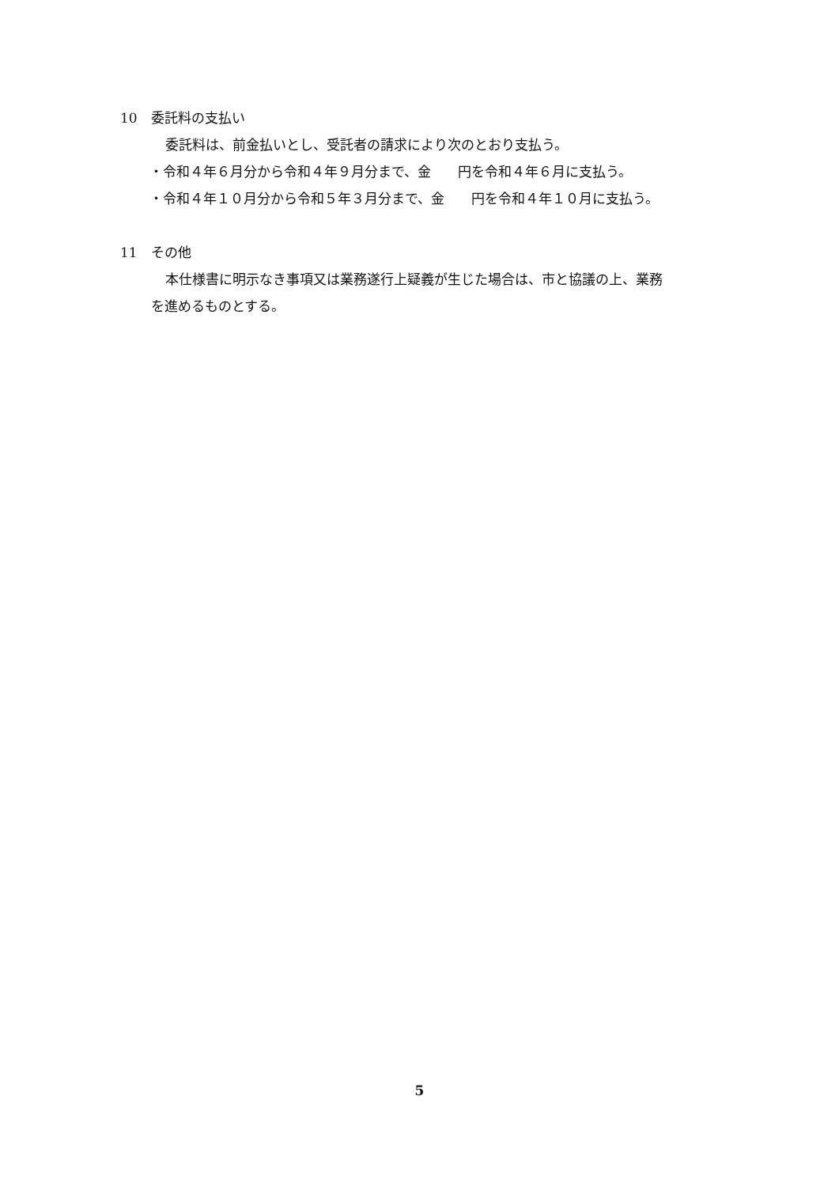10　委託料の支払い
委託料は、前金払いとし、受託者の請求により次のとおり支払う。
・令和４年６月分から令和４年９月分まで、金　　円を令和４年６月に支払う。
・令和４年１０月分から令和５年３月分まで、金　　円を令和４年１０月に支払う。
11　その他
本仕様書に明示なき事項又は業務遂行上疑義が生じた場合は、市と協議の上、業務
を進めるものとする。
5